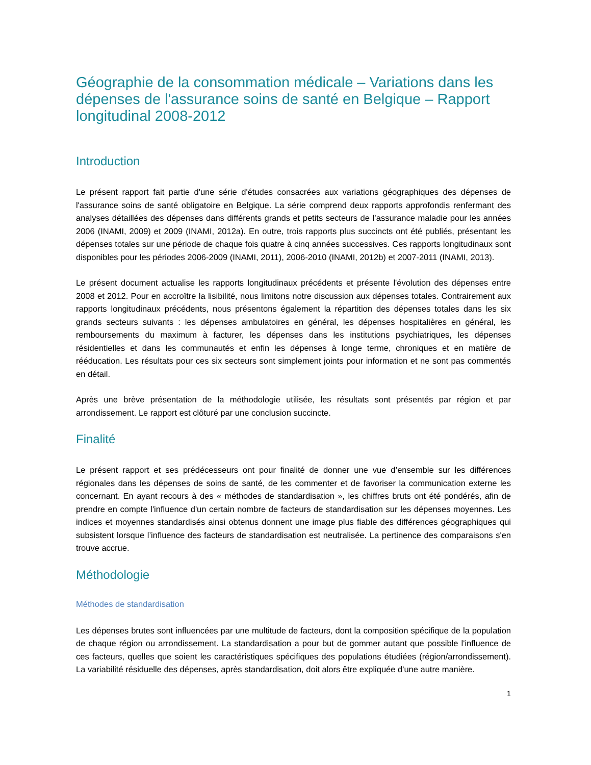Géographie de la consommation médicale – Variations dans les dépenses de l'assurance soins de santé en Belgique – Rapport longitudinal 2008-2012
Introduction
Le présent rapport fait partie d'une série d'études consacrées aux variations géographiques des dépenses de l'assurance soins de santé obligatoire en Belgique. La série comprend deux rapports approfondis renfermant des analyses détaillées des dépenses dans différents grands et petits secteurs de l’assurance maladie pour les années 2006 (INAMI, 2009) et 2009 (INAMI, 2012a). En outre, trois rapports plus succincts ont été publiés, présentant les dépenses totales sur une période de chaque fois quatre à cinq années successives. Ces rapports longitudinaux sont disponibles pour les périodes 2006-2009 (INAMI, 2011), 2006-2010 (INAMI, 2012b) et 2007-2011 (INAMI, 2013).
Le présent document actualise les rapports longitudinaux précédents et présente l'évolution des dépenses entre 2008 et 2012. Pour en accroître la lisibilité, nous limitons notre discussion aux dépenses totales. Contrairement aux rapports longitudinaux précédents, nous présentons également la répartition des dépenses totales dans les six grands secteurs suivants : les dépenses ambulatoires en général, les dépenses hospitalières en général, les remboursements du maximum à facturer, les dépenses dans les institutions psychiatriques, les dépenses résidentielles et dans les communautés et enfin les dépenses à longe terme, chroniques et en matière de rééducation. Les résultats pour ces six secteurs sont simplement joints pour information et ne sont pas commentés en détail.
Après une brève présentation de la méthodologie utilisée, les résultats sont présentés par région et par arrondissement. Le rapport est clôturé par une conclusion succincte.
Finalité
Le présent rapport et ses prédécesseurs ont pour finalité de donner une vue d’ensemble sur les différences régionales dans les dépenses de soins de santé, de les commenter et de favoriser la communication externe les concernant. En ayant recours à des « méthodes de standardisation », les chiffres bruts ont été pondérés, afin de prendre en compte l'influence d'un certain nombre de facteurs de standardisation sur les dépenses moyennes. Les indices et moyennes standardisés ainsi obtenus donnent une image plus fiable des différences géographiques qui subsistent lorsque l’influence des facteurs de standardisation est neutralisée. La pertinence des comparaisons s'en trouve accrue.
Méthodologie
Méthodes de standardisation
Les dépenses brutes sont influencées par une multitude de facteurs, dont la composition spécifique de la population de chaque région ou arrondissement. La standardisation a pour but de gommer autant que possible l'influence de ces facteurs, quelles que soient les caractéristiques spécifiques des populations étudiées (région/arrondissement). La variabilité résiduelle des dépenses, après standardisation, doit alors être expliquée d'une autre manière.
1